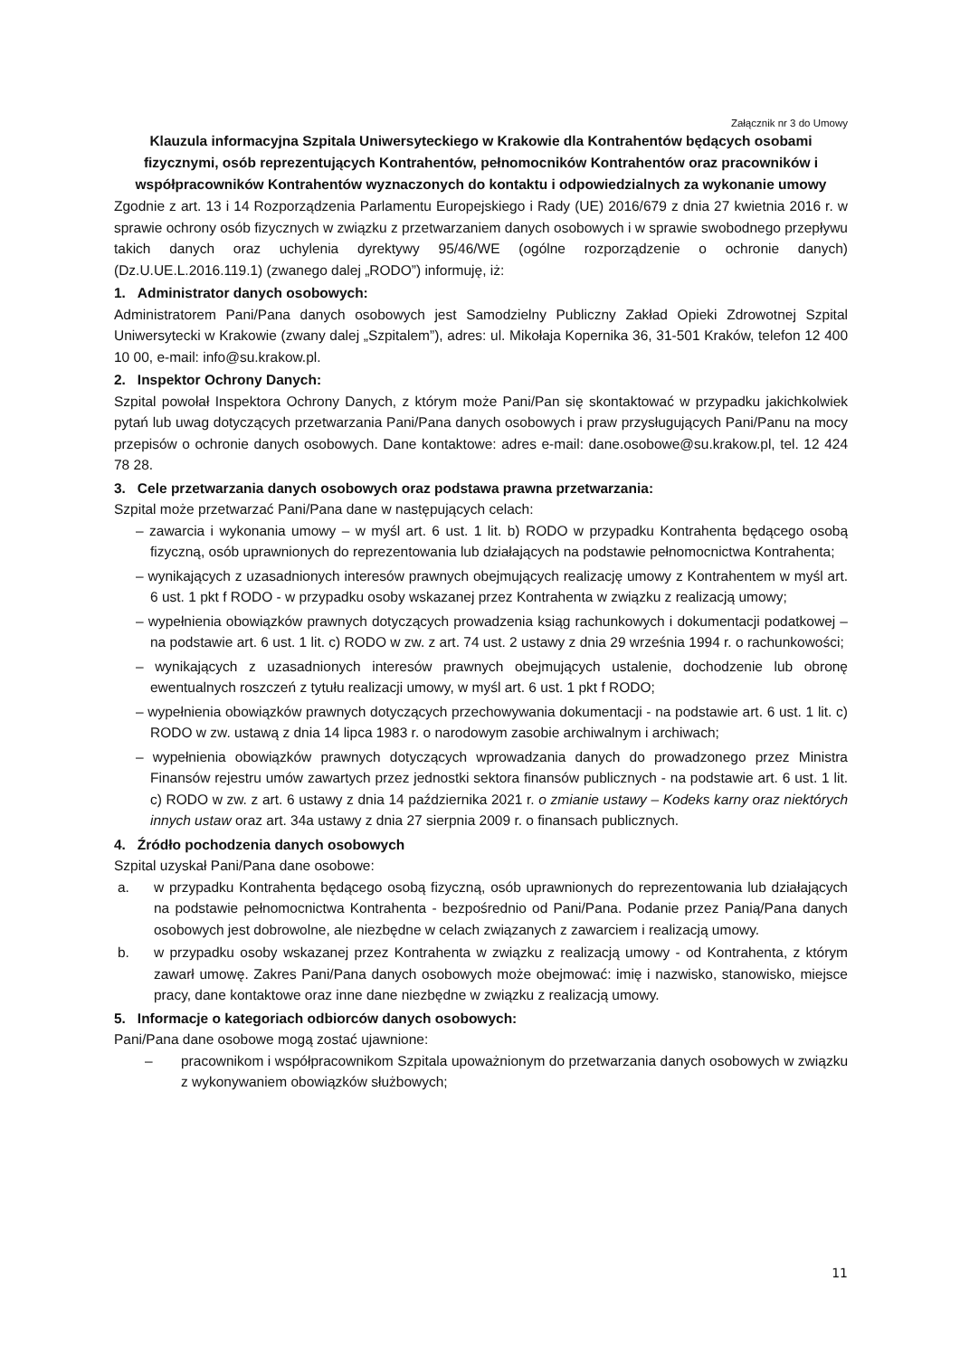Załącznik nr 3 do Umowy
Klauzula informacyjna Szpitala Uniwersyteckiego w Krakowie dla Kontrahentów będących osobami fizycznymi, osób reprezentujących Kontrahentów, pełnomocników Kontrahentów oraz pracowników i współpracowników Kontrahentów wyznaczonych do kontaktu i odpowiedzialnych za wykonanie umowy
Zgodnie z art. 13 i 14 Rozporządzenia Parlamentu Europejskiego i Rady (UE) 2016/679 z dnia 27 kwietnia 2016 r. w sprawie ochrony osób fizycznych w związku z przetwarzaniem danych osobowych i w sprawie swobodnego przepływu takich danych oraz uchylenia dyrektywy 95/46/WE (ogólne rozporządzenie o ochronie danych) (Dz.U.UE.L.2016.119.1) (zwanego dalej „RODO”) informuję, iż:
1. Administrator danych osobowych:
Administratorem Pani/Pana danych osobowych jest Samodzielny Publiczny Zakład Opieki Zdrowotnej Szpital Uniwersytecki w Krakowie (zwany dalej „Szpitalem”), adres: ul. Mikołaja Kopernika 36, 31-501 Kraków, telefon 12 400 10 00, e-mail: info@su.krakow.pl.
2. Inspektor Ochrony Danych:
Szpital powołał Inspektora Ochrony Danych, z którym może Pani/Pan się skontaktować w przypadku jakichkolwiek pytań lub uwag dotyczących przetwarzania Pani/Pana danych osobowych i praw przysługujących Pani/Panu na mocy przepisów o ochronie danych osobowych. Dane kontaktowe: adres e-mail: dane.osobowe@su.krakow.pl, tel. 12 424 78 28.
3. Cele przetwarzania danych osobowych oraz podstawa prawna przetwarzania:
Szpital może przetwarzać Pani/Pana dane w następujących celach:
– zawarcia i wykonania umowy – w myśl art. 6 ust. 1 lit. b) RODO w przypadku Kontrahenta będącego osobą fizyczną, osób uprawnionych do reprezentowania lub działających na podstawie pełnomocnictwa Kontrahenta;
– wynikających z uzasadnionych interesów prawnych obejmujących realizację umowy z Kontrahentem w myśl art. 6 ust. 1 pkt f RODO - w przypadku osoby wskazanej przez Kontrahenta w związku z realizacją umowy;
– wypełnienia obowiązków prawnych dotyczących prowadzenia ksiąg rachunkowych i dokumentacji podatkowej – na podstawie art. 6 ust. 1 lit. c) RODO w zw. z art. 74 ust. 2 ustawy z dnia 29 września 1994 r. o rachunkowości;
– wynikających z uzasadnionych interesów prawnych obejmujących ustalenie, dochodzenie lub obronę ewentualnych roszczeń z tytułu realizacji umowy, w myśl art. 6 ust. 1 pkt f RODO;
– wypełnienia obowiązków prawnych dotyczących przechowywania dokumentacji - na podstawie art. 6 ust. 1 lit. c) RODO w zw. ustawą z dnia 14 lipca 1983 r. o narodowym zasobie archiwalnym i archiwach;
– wypełnienia obowiązków prawnych dotyczących wprowadzania danych do prowadzonego przez Ministra Finansów rejestru umów zawartych przez jednostki sektora finansów publicznych - na podstawie art. 6 ust. 1 lit. c) RODO w zw. z art. 6 ustawy z dnia 14 października 2021 r. o zmianie ustawy – Kodeks karny oraz niektórych innych ustaw oraz art. 34a ustawy z dnia 27 sierpnia 2009 r. o finansach publicznych.
4. Źródło pochodzenia danych osobowych
Szpital uzyskał Pani/Pana dane osobowe:
a. w przypadku Kontrahenta będącego osobą fizyczną, osób uprawnionych do reprezentowania lub działających na podstawie pełnomocnictwa Kontrahenta - bezpośrednio od Pani/Pana. Podanie przez Panią/Pana danych osobowych jest dobrowolne, ale niezbędne w celach związanych z zawarciem i realizacją umowy.
b. w przypadku osoby wskazanej przez Kontrahenta w związku z realizacją umowy - od Kontrahenta, z którym zawarł umowę. Zakres Pani/Pana danych osobowych może obejmować: imię i nazwisko, stanowisko, miejsce pracy, dane kontaktowe oraz inne dane niezbędne w związku z realizacją umowy.
5. Informacje o kategoriach odbiorców danych osobowych:
Pani/Pana dane osobowe mogą zostać ujawnione:
– pracownikom i współpracownikom Szpitala upoważnionym do przetwarzania danych osobowych w związku z wykonywaniem obowiązków służbowych;
11